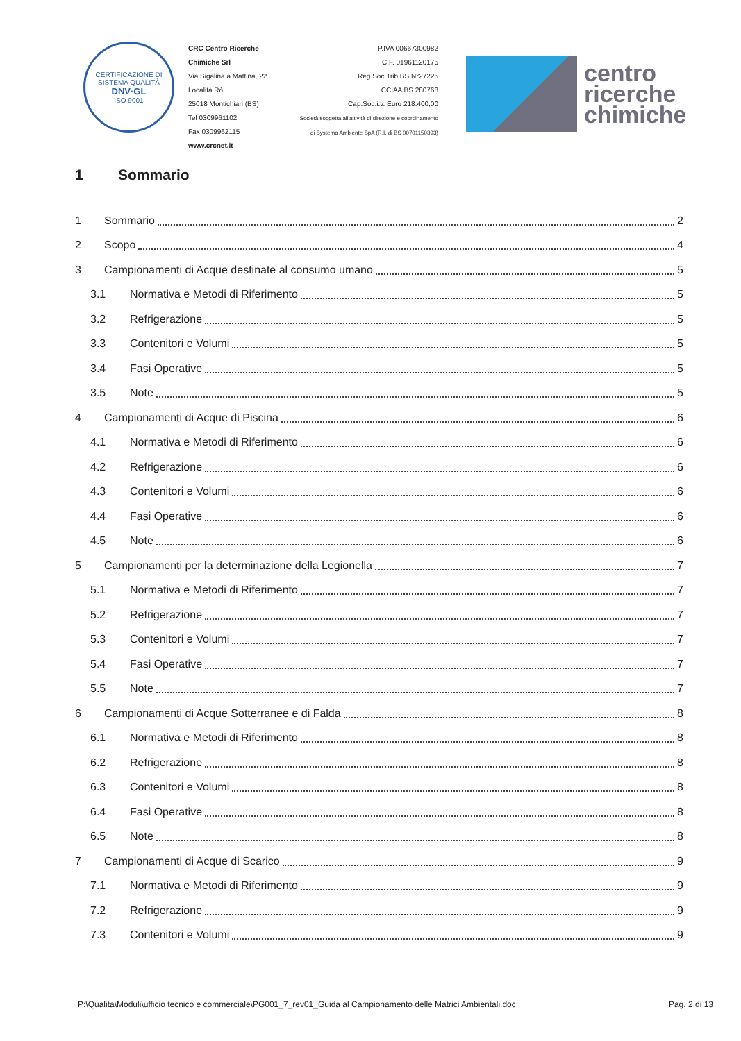CERTIFICAZIONE DI SISTEMA QUALITÀ
DNV·GL
ISO 9001
CRC Centro Ricerche Chimiche Srl
Via Sigalina a Mattina, 22
Località Rò
25018 Montichiari (BS)
Tel 0309961102
Fax 0309962115
www.crcnet.it
P.IVA 00667300982
C.F. 01961120175
Reg.Soc.Trib.BS N°27225
CCIAA BS 280768
Cap.Soc.i.v. Euro 218.400,00
Società soggetta all'attività di direzione e coordinamento
di Systema Ambiente SpA (R.I. di BS 00701150393)
centro
ricerche
chimiche
1 Sommario
1 Sommario 2
2 Scopo 4
3 Campionamenti di Acque destinate al consumo umano 5
3.1 Normativa e Metodi di Riferimento 5
3.2 Refrigerazione 5
3.3 Contenitori e Volumi 5
3.4 Fasi Operative 5
3.5 Note 5
4 Campionamenti di Acque di Piscina 6
4.1 Normativa e Metodi di Riferimento 6
4.2 Refrigerazione 6
4.3 Contenitori e Volumi 6
4.4 Fasi Operative 6
4.5 Note 6
5 Campionamenti per la determinazione della Legionella 7
5.1 Normativa e Metodi di Riferimento 7
5.2 Refrigerazione 7
5.3 Contenitori e Volumi 7
5.4 Fasi Operative 7
5.5 Note 7
6 Campionamenti di Acque Sotterranee e di Falda 8
6.1 Normativa e Metodi di Riferimento 8
6.2 Refrigerazione 8
6.3 Contenitori e Volumi 8
6.4 Fasi Operative 8
6.5 Note 8
7 Campionamenti di Acque di Scarico 9
7.1 Normativa e Metodi di Riferimento 9
7.2 Refrigerazione 9
7.3 Contenitori e Volumi 9
P:\Qualita\Moduli\ufficio tecnico e commerciale\PG001_7_rev01_Guida al Campionamento delle Matrici Ambientali.doc Pag. 2 di 13